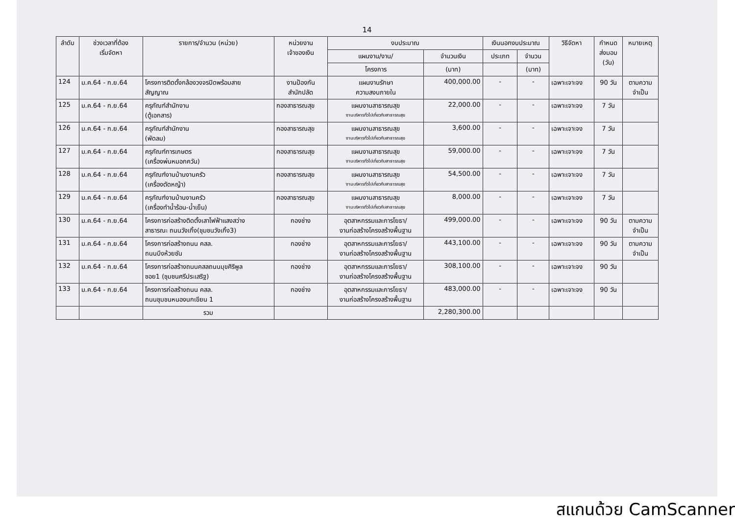14
| ลำดับ | ช่วงเวลาที่ต้อง เริ่มจัดหา | รายการ/จำนวน (หน่วย) | หน่วยงาน เจ้าของเงิน | งบประมาณ | | เงินนอกงบประมาณ | | วิธีจัดหา | กำหนด ส่งมอบ (วัน) | หมายเหตุ |
| --- | --- | --- | --- | --- | --- | --- | --- | --- | --- | --- |
| | | | | แผนงาน/งาน/ | จำนวนเงิน | ประเภท | จำนวน | | | |
| | | | | โครงการ | (บาท) | | (บาท) | | | |
| 124 | ม.ค.64 - ก.ย.64 | โครงการติดตั้งกล้องวงจรปิดพร้อมสาย สัญญาณ | งานป้องกัน สำนักปลัด | แผนงานรักษา ความสงบภายใน | 400,000.00 | - | - | เฉพาะเจาะจง | 90 วัน | ตามความ จำเป็น |
| 125 | ม.ค.64 - ก.ย.64 | ครุภัณฑ์สำนักงาน (ตู้เอกสาร) | กองสาธารณสุข | แผนงานสาธารณสุข งานบริหารทั่วไปเกี่ยวกับสาธารณสุข | 22,000.00 | - | - | เฉพาะเจาะจง | 7 วัน | |
| 126 | ม.ค.64 - ก.ย.64 | ครุภัณฑ์สำนักงาน (พัดลม) | กองสาธารณสุข | แผนงานสาธารณสุข งานบริหารทั่วไปเกี่ยวกับสาธารณสุข | 3,600.00 | - | - | เฉพาะเจาะจง | 7 วัน | |
| 127 | ม.ค.64 - ก.ย.64 | ครุภัณฑ์การเกษตร (เครื่องพ่นหมอกควัน) | กองสาธารณสุข | แผนงานสาธารณสุข งานบริหารทั่วไปเกี่ยวกับสาธารณสุข | 59,000.00 | - | - | เฉพาะเจาะจง | 7 วัน | |
| 128 | ม.ค.64 - ก.ย.64 | ครุภัณฑ์งานบ้านงานครัว (เครื่องตัดหญ้า) | กองสาธารณสุข | แผนงานสาธารณสุข งานบริหารทั่วไปเกี่ยวกับสาธารณสุข | 54,500.00 | - | - | เฉพาะเจาะจง | 7 วัน | |
| 129 | ม.ค.64 - ก.ย.64 | ครุภัณฑ์งานบ้านงานครัว (เครื่องทำน้ำร้อน-น้ำเย็น) | กองสาธารณสุข | แผนงานสาธารณสุข งานบริหารทั่วไปเกี่ยวกับสาธารณสุข | 8,000.00 | - | - | เฉพาะเจาะจง | 7 วัน | |
| 130 | ม.ค.64 - ก.ย.64 | โครงการก่อสร้างติดตั้งเสาไฟฟ้าแสงสว่าง สาธารณะ ถนนวังเกิ้ง(ชุมชนวังเกิ้ง3) | กองช่าง | อุตสาหกรรมและการโยธา/ งานก่อสร้างโครงสร้างพื้นฐาน | 499,000.00 | - | - | เฉพาะเจาะจง | 90 วัน | ตามความ จำเป็น |
| 131 | ม.ค.64 - ก.ย.64 | โครงการก่อสร้างถนน คสล. ถนนบึงห้วยซัน | กองช่าง | อุตสาหกรรมและการโยธา/ งานก่อสร้างโครงสร้างพื้นฐาน | 443,100.00 | - | - | เฉพาะเจาะจง | 90 วัน | ตามความ จำเป็น |
| 132 | ม.ค.64 - ก.ย.64 | โครงการก่อสร้างถนนคสลถนนมุขศิริพูล ซอย1 (ชุมชนศรีประเสริฐ) | กองช่าง | อุตสาหกรรมและการโยธา/ งานก่อสร้างโครงสร้างพื้นฐาน | 308,100.00 | - | - | เฉพาะเจาะจง | 90 วัน | |
| 133 | ม.ค.64 - ก.ย.64 | โครงการก่อสร้างถนน คสล. ถนนชุมชนหนองนกเขียน 1 | กองช่าง | อุตสาหกรรมและการโยธา/ งานก่อสร้างโครงสร้างพื้นฐาน | 483,000.00 | - | - | เฉพาะเจาะจง | 90 วัน | |
| | | รวม | | | 2,280,300.00 | | | | | |
สแกนด้วย CamScanner